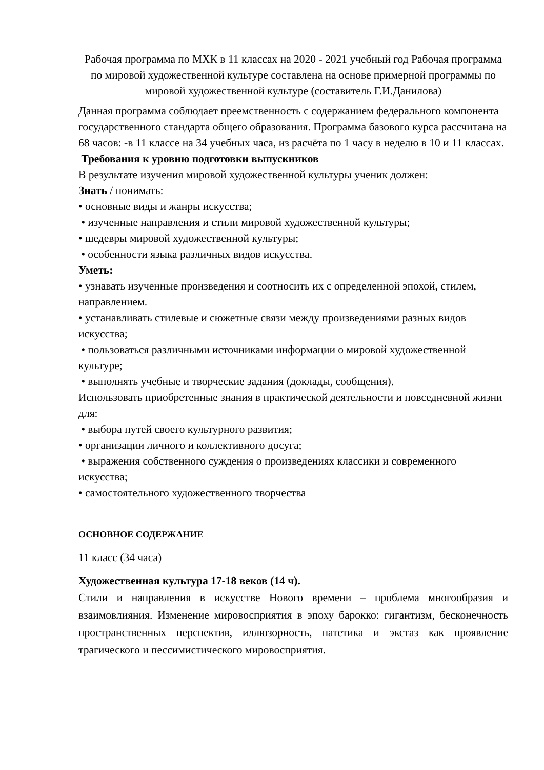Рабочая программа по МХК в 11 классах на 2020 - 2021 учебный год Рабочая программа по мировой художественной культуре составлена на основе примерной программы по мировой художественной культуре (составитель Г.И.Данилова)
Данная программа соблюдает преемственность с содержанием федерального компонента государственного стандарта общего образования. Программа базового курса рассчитана на 68 часов: -в 11 классе на 34 учебных часа, из расчёта по 1 часу в неделю в 10 и 11 классах.
Требования к уровню подготовки выпускников
В результате изучения мировой художественной культуры ученик должен:
Знать / понимать:
• основные виды и жанры искусства;
• изученные направления и стили мировой художественной культуры;
• шедевры мировой художественной культуры;
• особенности языка различных видов искусства.
Уметь:
• узнавать изученные произведения и соотносить их с определенной эпохой, стилем, направлением.
• устанавливать стилевые и сюжетные связи между произведениями разных видов искусства;
• пользоваться различными источниками информации о мировой художественной культуре;
• выполнять учебные и творческие задания (доклады, сообщения).
Использовать приобретенные знания в практической деятельности и повседневной жизни для:
• выбора путей своего культурного развития;
• организации личного и коллективного досуга;
• выражения собственного суждения о произведениях классики и современного искусства;
• самостоятельного художественного творчества
ОСНОВНОЕ СОДЕРЖАНИЕ
11 класс (34 часа)
Художественная культура 17-18 веков (14 ч).
Стили и направления в искусстве Нового времени – проблема многообразия и взаимовлияния. Изменение мировосприятия в эпоху барокко: гигантизм, бесконечность пространственных перспектив, иллюзорность, патетика и экстаз как проявление трагического и пессимистического мировосприятия.